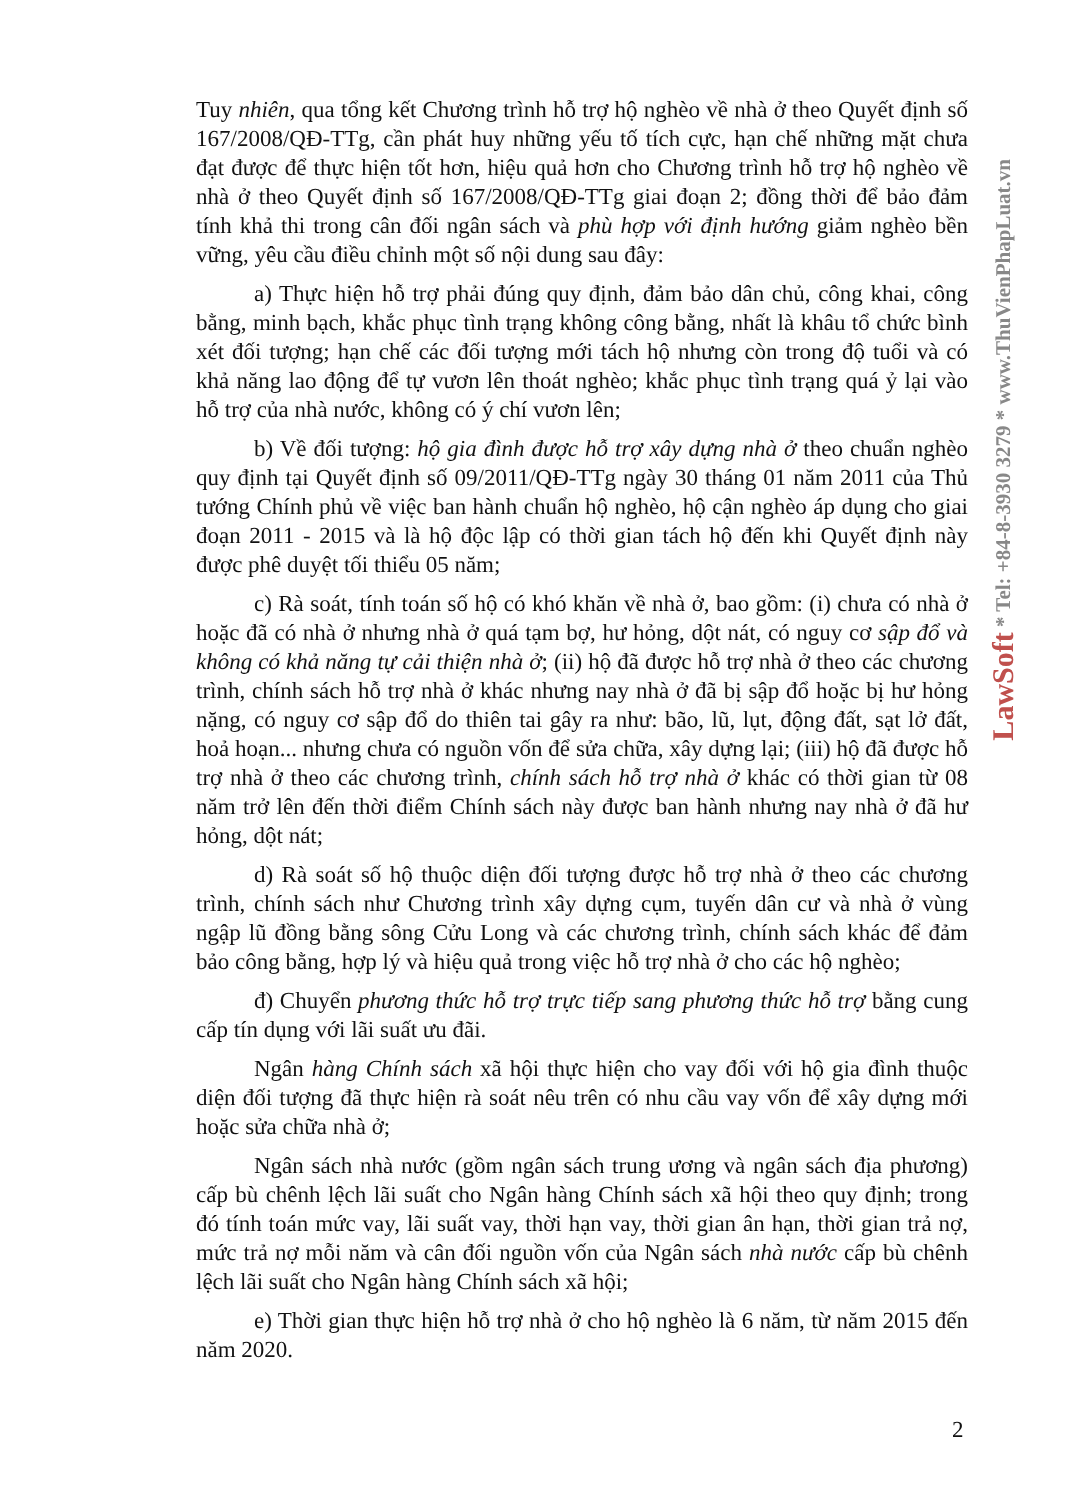Tuy nhiên, qua tổng kết Chương trình hỗ trợ hộ nghèo về nhà ở theo Quyết định số 167/2008/QĐ-TTg, cần phát huy những yếu tố tích cực, hạn chế những mặt chưa đạt được để thực hiện tốt hơn, hiệu quả hơn cho Chương trình hỗ trợ hộ nghèo về nhà ở theo Quyết định số 167/2008/QĐ-TTg giai đoạn 2; đồng thời để bảo đảm tính khả thi trong cân đối ngân sách và phù hợp với định hướng giảm nghèo bền vững, yêu cầu điều chỉnh một số nội dung sau đây:
a) Thực hiện hỗ trợ phải đúng quy định, đảm bảo dân chủ, công khai, công bằng, minh bạch, khắc phục tình trạng không công bằng, nhất là khâu tổ chức bình xét đối tượng; hạn chế các đối tượng mới tách hộ nhưng còn trong độ tuổi và có khả năng lao động để tự vươn lên thoát nghèo; khắc phục tình trạng quá ỷ lại vào hỗ trợ của nhà nước, không có ý chí vươn lên;
b) Về đối tượng: hộ gia đình được hỗ trợ xây dựng nhà ở theo chuẩn nghèo quy định tại Quyết định số 09/2011/QĐ-TTg ngày 30 tháng 01 năm 2011 của Thủ tướng Chính phủ về việc ban hành chuẩn hộ nghèo, hộ cận nghèo áp dụng cho giai đoạn 2011 - 2015 và là hộ độc lập có thời gian tách hộ đến khi Quyết định này được phê duyệt tối thiểu 05 năm;
c) Rà soát, tính toán số hộ có khó khăn về nhà ở, bao gồm: (i) chưa có nhà ở hoặc đã có nhà ở nhưng nhà ở quá tạm bợ, hư hỏng, dột nát, có nguy cơ sập đổ và không có khả năng tự cải thiện nhà ở; (ii) hộ đã được hỗ trợ nhà ở theo các chương trình, chính sách hỗ trợ nhà ở khác nhưng nay nhà ở đã bị sập đổ hoặc bị hư hỏng nặng, có nguy cơ sập đổ do thiên tai gây ra như: bão, lũ, lụt, động đất, sạt lở đất, hoả hoạn... nhưng chưa có nguồn vốn để sửa chữa, xây dựng lại; (iii) hộ đã được hỗ trợ nhà ở theo các chương trình, chính sách hỗ trợ nhà ở khác có thời gian từ 08 năm trở lên đến thời điểm Chính sách này được ban hành nhưng nay nhà ở đã hư hỏng, dột nát;
d) Rà soát số hộ thuộc diện đối tượng được hỗ trợ nhà ở theo các chương trình, chính sách như Chương trình xây dựng cụm, tuyến dân cư và nhà ở vùng ngập lũ đồng bằng sông Cửu Long và các chương trình, chính sách khác để đảm bảo công bằng, hợp lý và hiệu quả trong việc hỗ trợ nhà ở cho các hộ nghèo;
đ) Chuyển phương thức hỗ trợ trực tiếp sang phương thức hỗ trợ bằng cung cấp tín dụng với lãi suất ưu đãi.
Ngân hàng Chính sách xã hội thực hiện cho vay đối với hộ gia đình thuộc diện đối tượng đã thực hiện rà soát nêu trên có nhu cầu vay vốn để xây dựng mới hoặc sửa chữa nhà ở;
Ngân sách nhà nước (gồm ngân sách trung ương và ngân sách địa phương) cấp bù chênh lệch lãi suất cho Ngân hàng Chính sách xã hội theo quy định; trong đó tính toán mức vay, lãi suất vay, thời hạn vay, thời gian ân hạn, thời gian trả nợ, mức trả nợ mỗi năm và cân đối nguồn vốn của Ngân sách nhà nước cấp bù chênh lệch lãi suất cho Ngân hàng Chính sách xã hội;
e) Thời gian thực hiện hỗ trợ nhà ở cho hộ nghèo là 6 năm, từ năm 2015 đến năm 2020.
LawSoft * Tel: +84-8-3930 3279 * www.ThuVienPhapLuat.vn
2